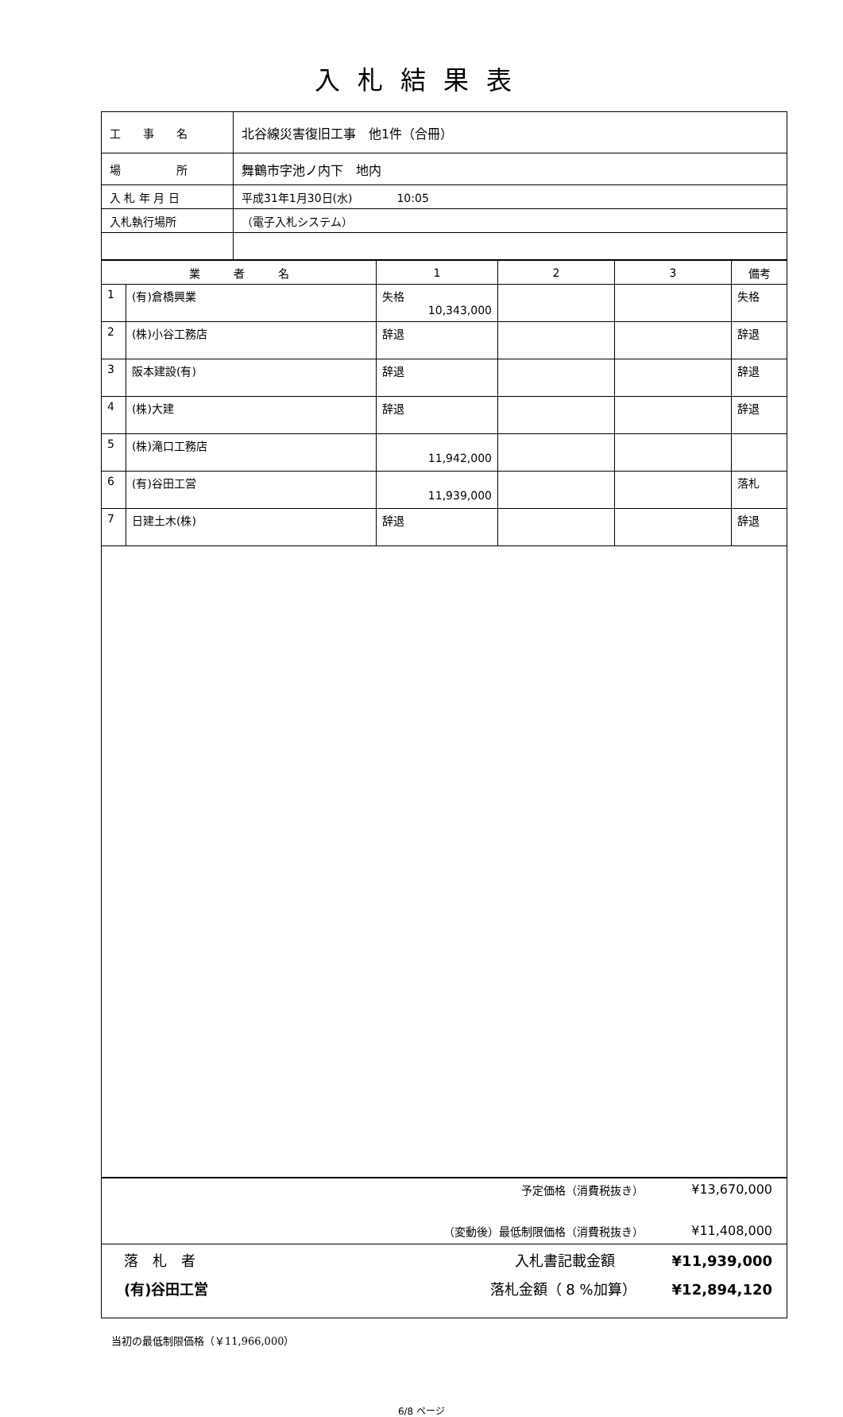入札結果表
| 工 事 名 | 北谷線災害復旧工事 他1件（合冊） |
| 場 所 | 舞鶴市字池ノ内下 地内 |
| 入 札 年 月 日 | 平成31年1月30日(水) 10:05 |
| 入札執行場所 | （電子入札システム） |
| 業 者 名 | | 1 | 2 | 3 | 備考 |
| --- | --- | --- | --- | --- | --- |
| 1 | (有)倉橋興業 | 失格 10,343,000 | | | 失格 |
| 2 | (株)小谷工務店 | 辞退 | | | 辞退 |
| 3 | 阪本建設(有) | 辞退 | | | 辞退 |
| 4 | (株)大建 | 辞退 | | | 辞退 |
| 5 | (株)滝口工務店 | 11,942,000 | | | |
| 6 | (有)谷田工営 | 11,939,000 | | | 落札 |
| 7 | 日建土木(株) | 辞退 | | | 辞退 |
予定価格（消費税抜き） ¥13,670,000
（変動後）最低制限価格（消費税抜き） ¥11,408,000
落　札　者
(有)谷田工営
入札書記載金額　　　　¥11,939,000
落札金額（ 8 %加算）　　　¥12,894,120
当初の最低制限価格（￥11,966,000）
6/8 ページ